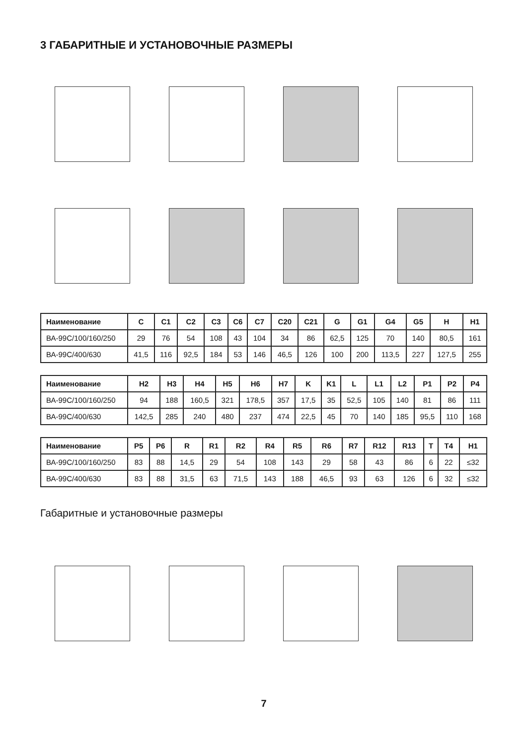3 ГАБАРИТНЫЕ И УСТАНОВОЧНЫЕ РАЗМЕРЫ
| Наименование | C | C1 | C2 | C3 | C6 | C7 | C20 | C21 | G | G1 | G4 | G5 | H | H1 |
| --- | --- | --- | --- | --- | --- | --- | --- | --- | --- | --- | --- | --- | --- | --- |
| ВА-99С/100/160/250 | 29 | 76 | 54 | 108 | 43 | 104 | 34 | 86 | 62,5 | 125 | 70 | 140 | 80,5 | 161 |
| ВА-99С/400/630 | 41,5 | 116 | 92,5 | 184 | 53 | 146 | 46,5 | 126 | 100 | 200 | 113,5 | 227 | 127,5 | 255 |
| Наименование | H2 | H3 | H4 | H5 | H6 | H7 | K | K1 | L | L1 | L2 | P1 | P2 | P4 |
| --- | --- | --- | --- | --- | --- | --- | --- | --- | --- | --- | --- | --- | --- | --- |
| ВА-99С/100/160/250 | 94 | 188 | 160,5 | 321 | 178,5 | 357 | 17,5 | 35 | 52,5 | 105 | 140 | 81 | 86 | 111 |
| ВА-99С/400/630 | 142,5 | 285 | 240 | 480 | 237 | 474 | 22,5 | 45 | 70 | 140 | 185 | 95,5 | 110 | 168 |
| Наименование | P5 | P6 | R | R1 | R2 | R4 | R5 | R6 | R7 | R12 | R13 | T | T4 | H1 |
| --- | --- | --- | --- | --- | --- | --- | --- | --- | --- | --- | --- | --- | --- | --- |
| ВА-99С/100/160/250 | 83 | 88 | 14,5 | 29 | 54 | 108 | 143 | 29 | 58 | 43 | 86 | 6 | 22 | ≤32 |
| ВА-99С/400/630 | 83 | 88 | 31,5 | 63 | 71,5 | 143 | 188 | 46,5 | 93 | 63 | 126 | 6 | 32 | ≤32 |
Габаритные и установочные размеры
7